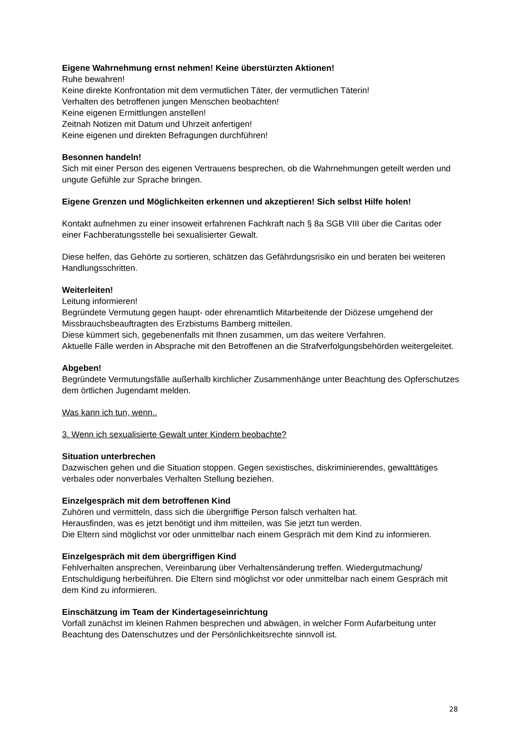Eigene Wahrnehmung ernst nehmen! Keine überstürzten Aktionen!
Ruhe bewahren!
Keine direkte Konfrontation mit dem vermutlichen Täter, der vermutlichen Täterin!
Verhalten des betroffenen jungen Menschen beobachten!
Keine eigenen Ermittlungen anstellen!
Zeitnah Notizen mit Datum und Uhrzeit anfertigen!
Keine eigenen und direkten Befragungen durchführen!
Besonnen handeln!
Sich mit einer Person des eigenen Vertrauens besprechen, ob die Wahrnehmungen geteilt werden und ungute Gefühle zur Sprache bringen.
Eigene Grenzen und Möglichkeiten erkennen und akzeptieren! Sich selbst Hilfe holen!
Kontakt aufnehmen zu einer insoweit erfahrenen Fachkraft nach § 8a SGB VIII über die Caritas oder einer Fachberatungsstelle bei sexualisierter Gewalt.
Diese helfen, das Gehörte zu sortieren, schätzen das Gefährdungsrisiko ein und beraten bei weiteren Handlungsschritten.
Weiterleiten!
Leitung informieren!
Begründete Vermutung gegen haupt- oder ehrenamtlich Mitarbeitende der Diözese umgehend der Missbrauchsbeauftragten des Erzbistums Bamberg mitteilen.
Diese kümmert sich, gegebenenfalls mit Ihnen zusammen, um das weitere Verfahren.
Aktuelle Fälle werden in Absprache mit den Betroffenen an die Strafverfolgungsbehörden weitergeleitet.
Abgeben!
Begründete Vermutungsfälle außerhalb kirchlicher Zusammenhänge unter Beachtung des Opferschutzes dem örtlichen Jugendamt melden.
Was kann ich tun, wenn..
3. Wenn ich sexualisierte Gewalt unter Kindern beobachte?
Situation unterbrechen
Dazwischen gehen und die Situation stoppen. Gegen sexistisches, diskriminierendes, gewalttätiges verbales oder nonverbales Verhalten Stellung beziehen.
Einzelgespräch mit dem betroffenen Kind
Zuhören und vermitteln, dass sich die übergriffige Person falsch verhalten hat.
Herausfinden, was es jetzt benötigt und ihm mitteilen, was Sie jetzt tun werden.
Die Eltern sind möglichst vor oder unmittelbar nach einem Gespräch mit dem Kind zu informieren.
Einzelgespräch mit dem übergriffigen Kind
Fehlverhalten ansprechen, Vereinbarung über Verhaltensänderung treffen. Wiedergutmachung/ Entschuldigung herbeiführen. Die Eltern sind möglichst vor oder unmittelbar nach einem Gespräch mit dem Kind zu informieren.
Einschätzung im Team der Kindertageseinrichtung
Vorfall zunächst im kleinen Rahmen besprechen und abwägen, in welcher Form Aufarbeitung unter Beachtung des Datenschutzes und der Persönlichkeitsrechte sinnvoll ist.
28